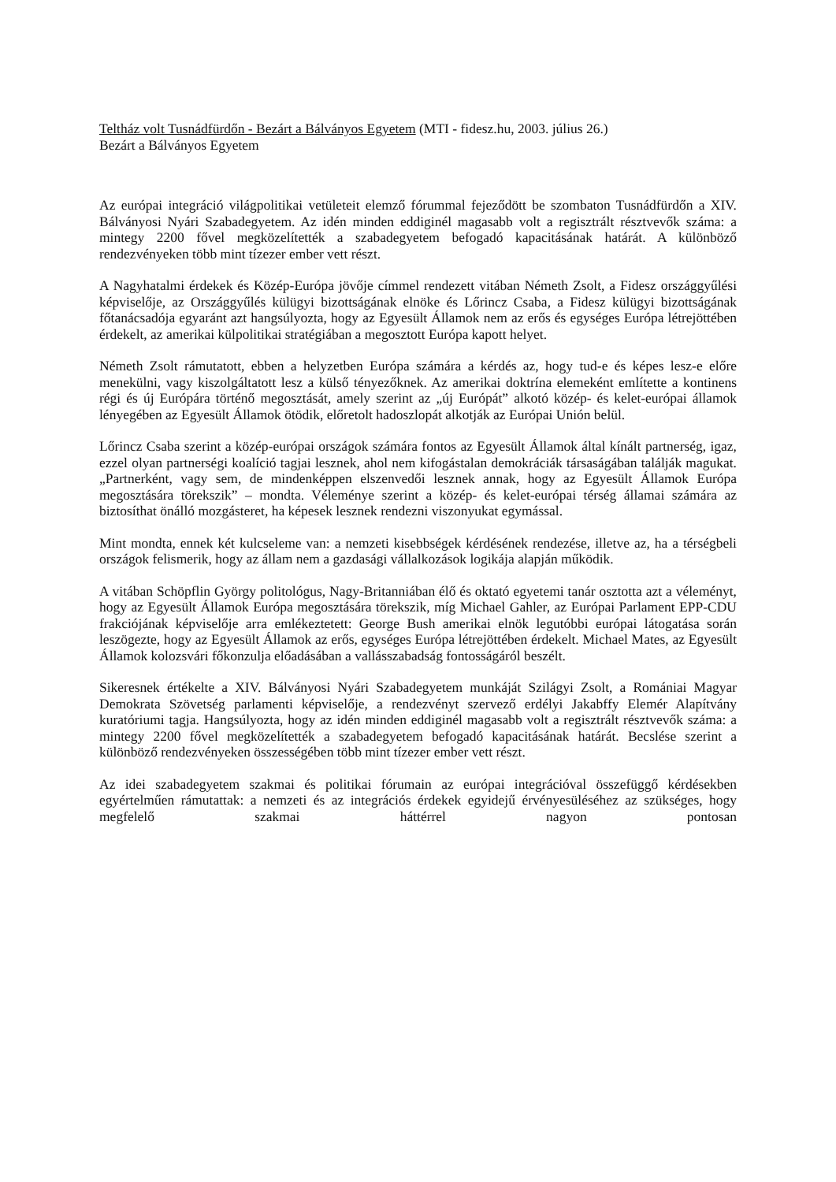Teltház volt Tusnádfürdőn - Bezárt a Bálványos Egyetem (MTI - fidesz.hu, 2003. július 26.)
Bezárt a Bálványos Egyetem
Az európai integráció világpolitikai vetületeit elemző fórummal fejeződött be szombaton Tusnádfürdőn a XIV. Bálványosi Nyári Szabadegyetem. Az idén minden eddiginél magasabb volt a regisztrált résztvevők száma: a mintegy 2200 fővel megközelítették a szabadegyetem befogadó kapacitásának határát. A különböző rendezvényeken több mint tízezer ember vett részt.
A Nagyhatalmi érdekek és Közép-Európa jövője címmel rendezett vitában Németh Zsolt, a Fidesz országgyűlési képviselője, az Országgyűlés külügyi bizottságának elnöke és Lőrincz Csaba, a Fidesz külügyi bizottságának főtanácsadója egyaránt azt hangsúlyozta, hogy az Egyesült Államok nem az erős és egységes Európa létrejöttében érdekelt, az amerikai külpolitikai stratégiában a megosztott Európa kapott helyet.
Németh Zsolt rámutatott, ebben a helyzetben Európa számára a kérdés az, hogy tud-e és képes lesz-e előre menekülni, vagy kiszolgáltatott lesz a külső tényezőknek. Az amerikai doktrína elemeként említette a kontinens régi és új Európára történő megosztását, amely szerint az „új Európát” alkotó közép- és kelet-európai államok lényegében az Egyesült Államok ötödik, előretolt hadoszlopát alkotják az Európai Unión belül.
Lőrincz Csaba szerint a közép-európai országok számára fontos az Egyesült Államok által kínált partnerség, igaz, ezzel olyan partnerségi koalíció tagjai lesznek, ahol nem kifogástalan demokráciák társaságában találják magukat. „Partnerként, vagy sem, de mindenképpen elszenvedői lesznek annak, hogy az Egyesült Államok Európa megosztására törekszik” – mondta. Véleménye szerint a közép- és kelet-európai térség államai számára az biztosíthat önálló mozgásteret, ha képesek lesznek rendezni viszonyukat egymással.
Mint mondta, ennek két kulcseleme van: a nemzeti kisebbségek kérdésének rendezése, illetve az, ha a térségbeli országok felismerik, hogy az állam nem a gazdasági vállalkozások logikája alapján működik.
A vitában Schöpflin György politológus, Nagy-Britanniában élő és oktató egyetemi tanár osztotta azt a véleményt, hogy az Egyesült Államok Európa megosztására törekszik, míg Michael Gahler, az Európai Parlament EPP-CDU frakciójának képviselője arra emlékeztetett: George Bush amerikai elnök legutóbbi európai látogatása során leszögezte, hogy az Egyesült Államok az erős, egységes Európa létrejöttében érdekelt. Michael Mates, az Egyesült Államok kolozsvári főkonzulja előadásában a vallásszabadság fontosságáról beszélt.
Sikeresnek értékelte a XIV. Bálványosi Nyári Szabadegyetem munkáját Szilágyi Zsolt, a Romániai Magyar Demokrata Szövetség parlamenti képviselője, a rendezvényt szervező erdélyi Jakabffy Elemér Alapítvány kuratóriumi tagja. Hangsúlyozta, hogy az idén minden eddiginél magasabb volt a regisztrált résztvevők száma: a mintegy 2200 fővel megközelítették a szabadegyetem befogadó kapacitásának határát. Becslése szerint a különböző rendezvényeken összességében több mint tízezer ember vett részt.
Az idei szabadegyetem szakmai és politikai fórumain az európai integrációval összefüggő kérdésekben egyértelműen rámutattak: a nemzeti és az integrációs érdekek egyidejű érvényesüléséhez az szükséges, hogy megfelelő szakmai háttérrel nagyon pontosan